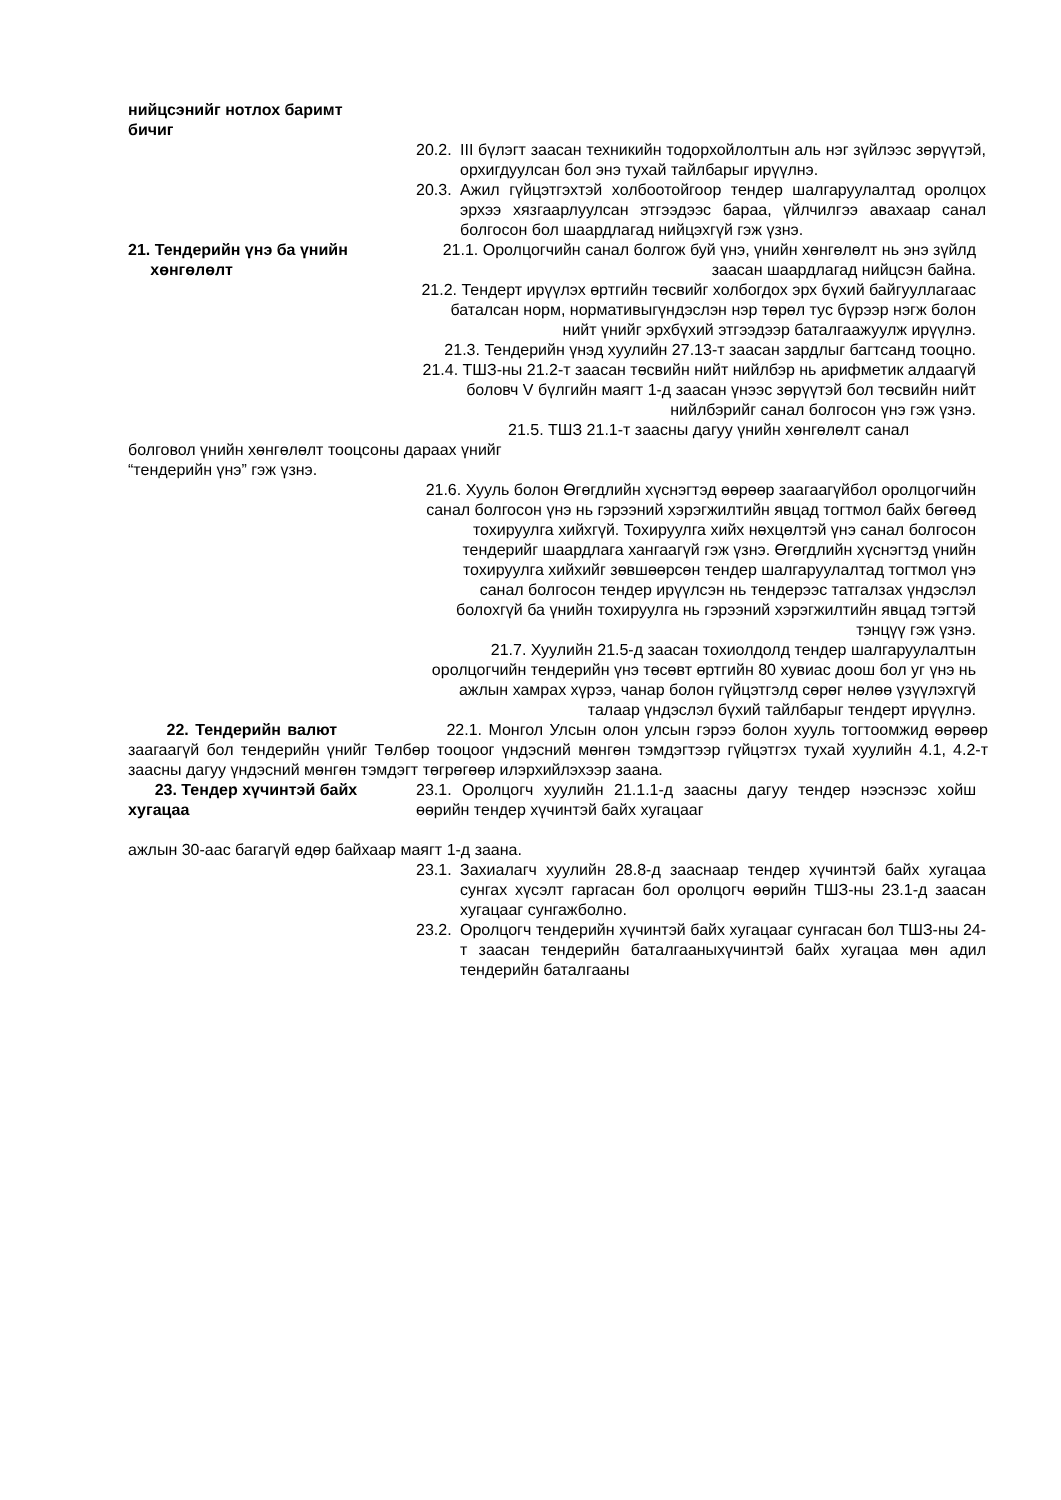нийцсэнийг нотлох баримт
бичиг
20.2. III бүлэгт заасан техникийн тодорхойлолтын аль нэг зүйлээс зөрүүтэй, орхигдуулсан бол энэ тухай тайлбарыг ирүүлнэ.
20.3. Ажил гүйцэтгэхтэй холбоотойгоор тендер шалгаруулалтад оролцох эрхээ хязгаарлуулсан этгээдээс бараа, үйлчилгээ авахаар санал болгосон бол шаардлагад нийцэхгүй гэж үзнэ.
21. Тендерийн үнэ ба үнийн
хөнгөлөлт
21.1. Оролцогчийн санал болгож буй үнэ, үнийн хөнгөлөлт нь энэ зүйлд заасан шаардлагад нийцсэн байна.
21.2. Тендерт ирүүлэх өртгийн төсвийг холбогдох эрх бүхий байгууллагаас баталсан норм, нормативыгүндэслэн нэр төрөл тус бүрээр нэгж болон нийт үнийг эрхбүхий этгээдээр баталгаажуулж ирүүлнэ.
21.3. Тендерийн үнэд хуулийн 27.13-т заасан зардлыг багтсанд тооцно.
21.4. ТШЗ-ны 21.2-т заасан төсвийн нийт нийлбэр нь арифметик алдаагүй боловч V бүлгийн маягт 1-д заасан үнээс зөрүүтэй бол төсвийн нийт нийлбэрийг санал болгосон үнэ гэж үзнэ.
21.5. ТШЗ 21.1-т заасны дагуу үнийн хөнгөлөлт санал
болговол үнийн хөнгөлөлт тооцсоны дараах үнийг
“тендерийн үнэ” гэж үзнэ.
21.6. Хууль болон Өгөгдлийн хүснэгтэд өөрөөр заагаагүйбол оролцогчийн санал болгосон үнэ нь гэрээний хэрэгжилтийн явцад тогтмол байх бөгөөд тохируулга хийхгүй. Тохируулга хийх нөхцөлтэй үнэ санал болгосон тендерийг шаардлага хангаагүй гэж үзнэ. Өгөгдлийн хүснэгтэд үнийн тохируулга хийхийг зөвшөөрсөн тендер шалгаруулалтад тогтмол үнэ санал болгосон тендер ирүүлсэн нь тендерээс татгалзах үндэслэл болохгүй ба үнийн тохируулга нь гэрээний хэрэгжилтийн явцад тэгтэй тэнцүү гэж үзнэ.
21.7. Хуулийн 21.5-д заасан тохиолдолд тендер шалгаруулалтын оролцогчийн тендерийн үнэ төсөвт өртгийн 80 хувиас доош бол уг үнэ нь ажлын хамрах хүрээ, чанар болон гүйцэтгэлд сөрөг нөлөө үзүүлэхгүй талаар үндэслэл бүхий тайлбарыг тендерт ирүүлнэ.
22. Тендерийн валют 22.1. Монгол Улсын олон улсын гэрээ болон хууль тогтоомжид өөрөөр заагаагүй бол тендерийн үнийг Төлбөр тооцоог үндэсний мөнгөн тэмдэгтээр гүйцэтгэх тухай хуулийн 4.1, 4.2-т заасны дагуу үндэсний мөнгөн тэмдэгт төгрөгөөр илэрхийлэхээр заана.
23. Тендер хүчинтэй байх
хугацаа
23.1. Оролцогч хуулийн 21.1.1-д заасны дагуу тендер нээснээс хойш өөрийн тендер хүчинтэй байх хугацааг
ажлын 30-аас багагүй өдөр байхаар маягт 1-д заана.
23.1. Захиалагч хуулийн 28.8-д зааснаар тендер хүчинтэй байх хугацаа сунгах хүсэлт гаргасан бол оролцогч өөрийн ТШЗ-ны 23.1-д заасан хугацааг сунгажболно.
23.2. Оролцогч тендерийн хүчинтэй байх хугацааг сунгасан бол ТШЗ-ны 24-т заасан тендерийн баталгааныхүчинтэй байх хугацаа мөн адил тендерийн баталгааны